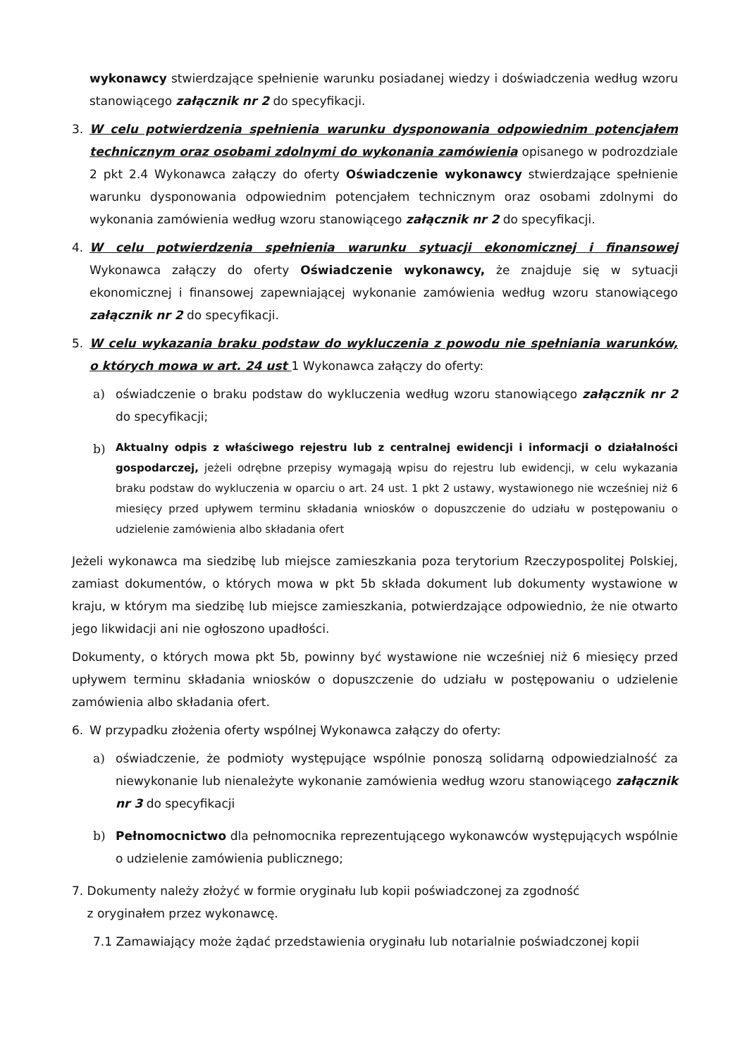wykonawcy stwierdzające spełnienie warunku posiadanej wiedzy i doświadczenia według wzoru stanowiącego załącznik nr 2 do specyfikacji.
3. W celu potwierdzenia spełnienia warunku dysponowania odpowiednim potencjałem technicznym oraz osobami zdolnymi do wykonania zamówienia opisanego w podrozdziale 2 pkt 2.4 Wykonawca załączy do oferty Oświadczenie wykonawcy stwierdzające spełnienie warunku dysponowania odpowiednim potencjałem technicznym oraz osobami zdolnymi do wykonania zamówienia według wzoru stanowiącego załącznik nr 2 do specyfikacji.
4. W celu potwierdzenia spełnienia warunku sytuacji ekonomicznej i finansowej Wykonawca załączy do oferty Oświadczenie wykonawcy, że znajduje się w sytuacji ekonomicznej i finansowej zapewniającej wykonanie zamówienia według wzoru stanowiącego załącznik nr 2 do specyfikacji.
5. W celu wykazania braku podstaw do wykluczenia z powodu nie spełniania warunków, o których mowa w art. 24 ust 1 Wykonawca załączy do oferty:
a) oświadczenie o braku podstaw do wykluczenia według wzoru stanowiącego załącznik nr 2 do specyfikacji;
b)
Aktualny odpis z właściwego rejestru lub z centralnej ewidencji i informacji o działalności gospodarczej, jeżeli odrębne przepisy wymagają wpisu do rejestru lub ewidencji, w celu wykazania braku podstaw do wykluczenia w oparciu o art. 24 ust. 1 pkt 2 ustawy, wystawionego nie wcześniej niż 6 miesięcy przed upływem terminu składania wniosków o dopuszczenie do udziału w postępowaniu o udzielenie zamówienia albo składania ofert
Jeżeli wykonawca ma siedzibę lub miejsce zamieszkania poza terytorium Rzeczypospolitej Polskiej, zamiast dokumentów, o których mowa w pkt 5b składa dokument lub dokumenty wystawione w kraju, w którym ma siedzibę lub miejsce zamieszkania, potwierdzające odpowiednio, że nie otwarto jego likwidacji ani nie ogłoszono upadłości.
Dokumenty, o których mowa pkt 5b, powinny być wystawione nie wcześniej niż 6 miesięcy przed upływem terminu składania wniosków o dopuszczenie do udziału w postępowaniu o udzielenie zamówienia albo składania ofert.
6. W przypadku złożenia oferty wspólnej Wykonawca załączy do oferty:
a) oświadczenie, że podmioty występujące wspólnie ponoszą solidarną odpowiedzialność za niewykonanie lub nienależyte wykonanie zamówienia według wzoru stanowiącego załącznik nr 3 do specyfikacji
b) Pełnomocnictwo dla pełnomocnika reprezentującego wykonawców występujących wspólnie o udzielenie zamówienia publicznego;
7. Dokumenty należy złożyć w formie oryginału lub kopii poświadczonej za zgodność
z oryginałem przez wykonawcę.
7.1 Zamawiający może żądać przedstawienia oryginału lub notarialnie poświadczonej kopii